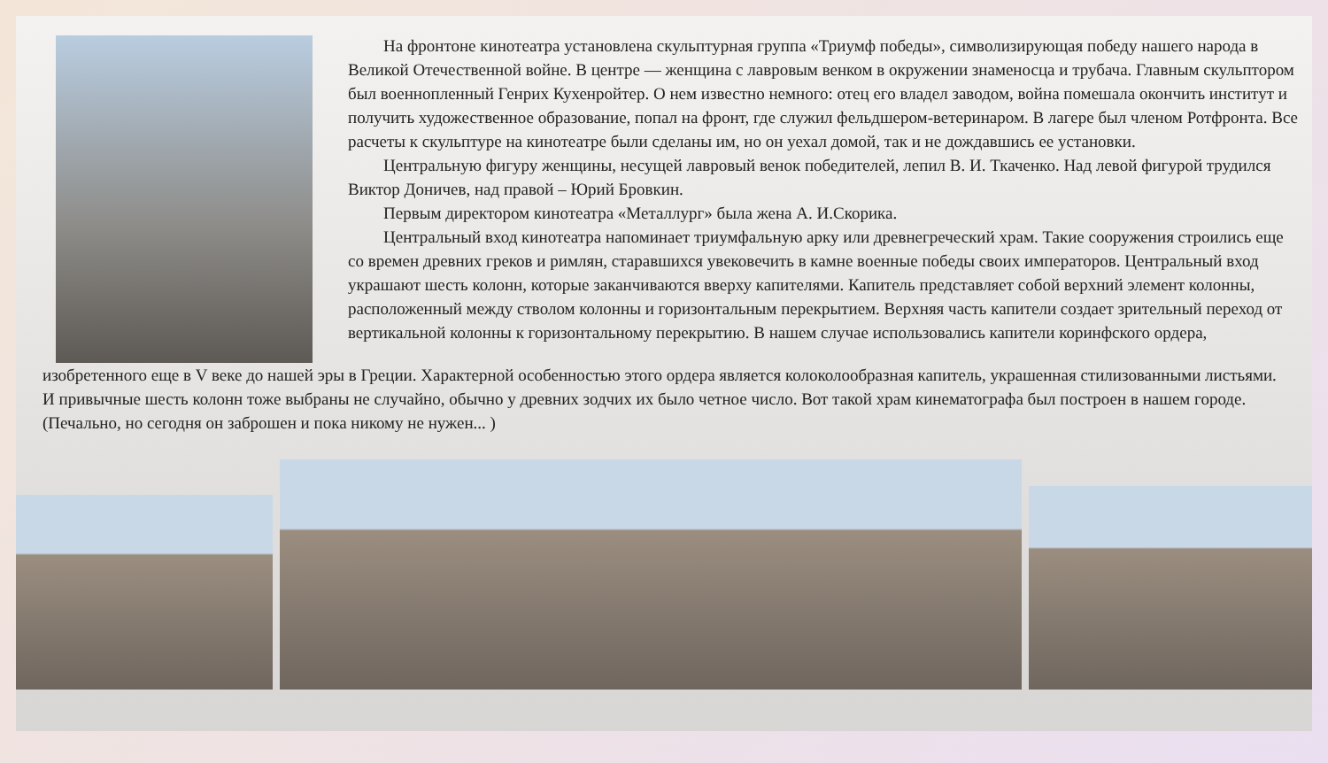На фронтоне кинотеатра установлена скульптурная группа «Триумф победы», символизирующая победу нашего народа в Великой Отечественной войне. В центре — женщина с лавровым венком в окружении знаменосца и трубача. Главным скульптором был военнопленный Генрих Кухенройтер. О нем известно немного: отец его владел заводом, война помешала окончить институт и получить художественное образование, попал на фронт, где служил фельдшером-ветеринаром. В лагере был членом Ротфронта. Все расчеты к скульптуре на кинотеатре были сделаны им, но он уехал домой, так и не дождавшись ее установки.
Центральную фигуру женщины, несущей лавровый венок победителей, лепил В. И. Ткаченко. Над левой фигурой трудился Виктор Доничев, над правой – Юрий Бровкин.
Первым директором кинотеатра «Металлург» была жена А. И.Скорика.
Центральный вход кинотеатра напоминает триумфальную арку или древнегреческий храм. Такие сооружения строились еще со времен древних греков и римлян, старавшихся увековечить в камне военные победы своих императоров. Центральный вход украшают шесть колонн, которые заканчиваются вверху капителями. Капитель представляет собой верхний элемент колонны, расположенный между стволом колонны и горизонтальным перекрытием. Верхняя часть капители создает зрительный переход от вертикальной колонны к горизонтальному перекрытию. В нашем случае использовались капители коринфского ордера,
изобретенного еще в V веке до нашей эры в Греции. Характерной особенностью этого ордера является колоколообразная капитель, украшенная стилизованными листьями. И привычные шесть колонн тоже выбраны не случайно, обычно у древних зодчих их было четное число. Вот такой храм кинематографа был построен в нашем городе. (Печально, но сегодня он заброшен и пока никому не нужен... )